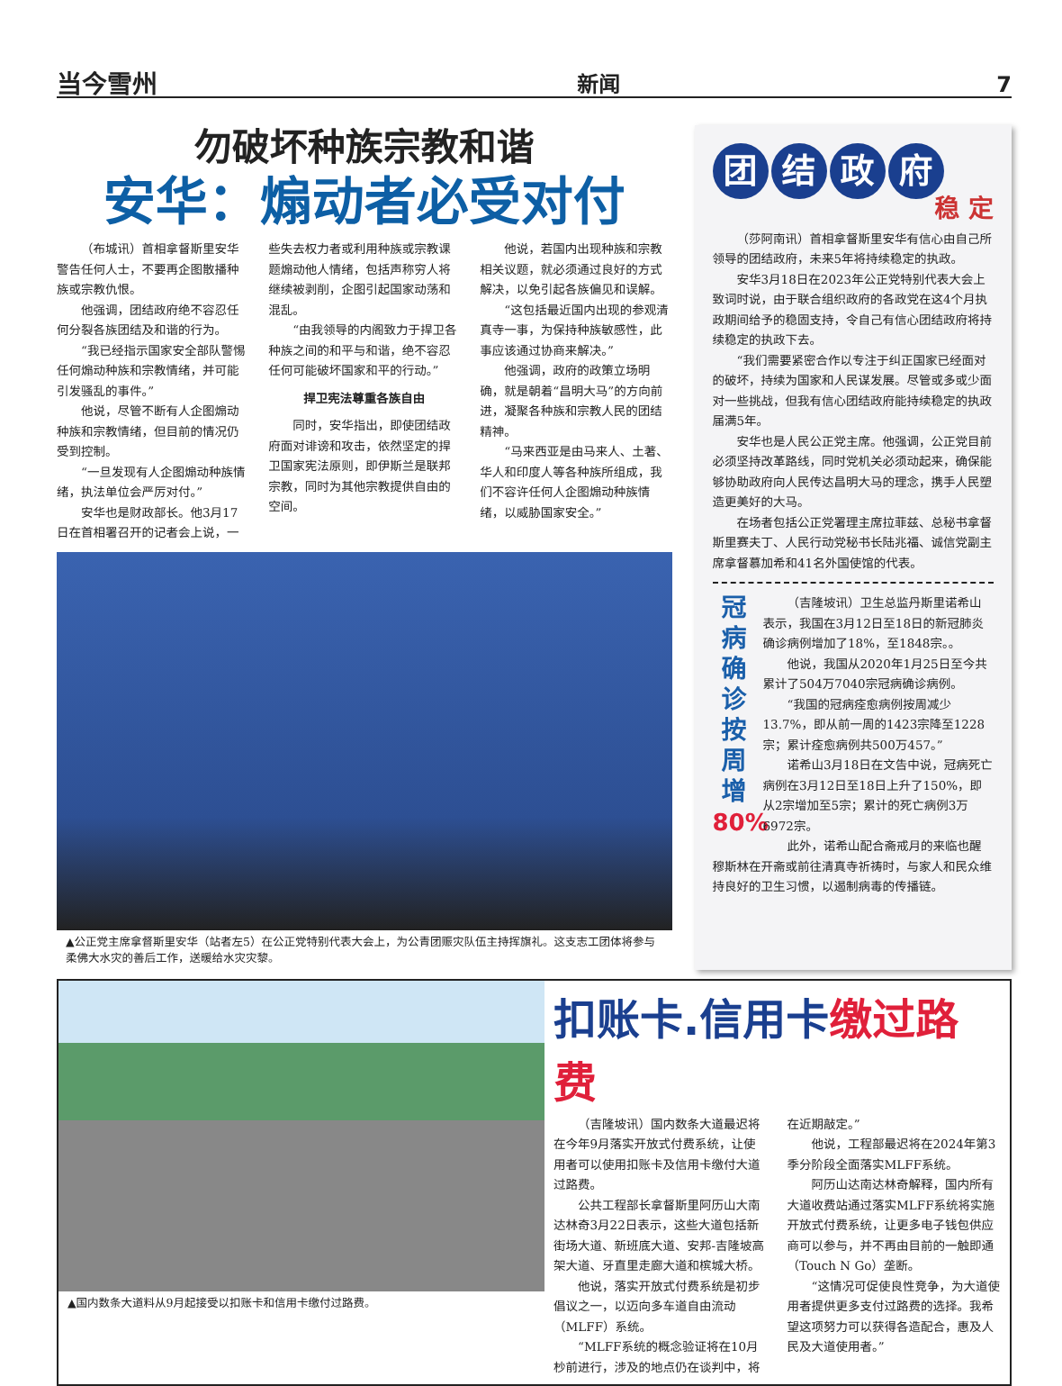当今雪州
新闻
7
勿破坏种族宗教和谐
安华：煽动者必受对付
（布城讯）首相拿督斯里安华警告任何人士，不要再企图散播种族或宗教仇恨。
他强调，团结政府绝不容忍任何分裂各族团结及和谐的行为。
“我已经指示国家安全部队警惕任何煽动种族和宗教情绪，并可能引发骚乱的事件。”
他说，尽管不断有人企图煽动种族和宗教情绪，但目前的情况仍受到控制。
“一旦发现有人企图煽动种族情绪，执法单位会严厉对付。”
安华也是财政部长。他3月17日在首相署召开的记者会上说，一些失去权力者或利用种族或宗教课题煽动他人情绪，包括声称穷人将继续被剥削，企图引起国家动荡和混乱。
“由我领导的内阁致力于捍卫各种族之间的和平与和谐，绝不容忍任何可能破坏国家和平的行动。”
捍卫宪法尊重各族自由
同时，安华指出，即使团结政府面对诽谤和攻击，依然坚定的捍卫国家宪法原则，即伊斯兰是联邦宗教，同时为其他宗教提供自由的空间。
他说，若国内出现种族和宗教相关议题，就必须通过良好的方式解决，以免引起各族偏见和误解。
“这包括最近国内出现的参观清真寺一事，为保持种族敏感性，此事应该通过协商来解决。”
他强调，政府的政策立场明确，就是朝着“昌明大马”的方向前进，凝聚各种族和宗教人民的团结精神。
“马来西亚是由马来人、土著、华人和印度人等各种族所组成，我们不容许任何人企图煽动种族情绪，以威胁国家安全。”
▲公正党主席拿督斯里安华（站者左5）在公正党特别代表大会上，为公青团赈灾队伍主持挥旗礼。这支志工团体将参与柔佛大水灾的善后工作，送暖给水灾灾黎。
团结政府
稳 定
（莎阿南讯）首相拿督斯里安华有信心由自己所领导的团结政府，未来5年将持续稳定的执政。
安华3月18日在2023年公正党特别代表大会上致词时说，由于联合组织政府的各政党在这4个月执政期间给予的稳固支持，令自己有信心团结政府将持续稳定的执政下去。
“我们需要紧密合作以专注于纠正国家已经面对的破坏，持续为国家和人民谋发展。尽管或多或少面对一些挑战，但我有信心团结政府能持续稳定的执政届满5年。
安华也是人民公正党主席。他强调，公正党目前必须坚持改革路线，同时党机关必须动起来，确保能够协助政府向人民传达昌明大马的理念，携手人民塑造更美好的大马。
在场者包括公正党署理主席拉菲兹、总秘书拿督斯里赛夫丁、人民行动党秘书长陆兆福、诚信党副主席拿督慕加希和41名外国使馆的代表。
冠病确诊按周增
80%
（吉隆坡讯）卫生总监丹斯里诺希山表示，我国在3月12日至18日的新冠肺炎确诊病例增加了18%，至1848宗。。
他说，我国从2020年1月25日至今共累计了504万7040宗冠病确诊病例。
“我国的冠病痊愈病例按周减少13.7%，即从前一周的1423宗降至1228宗；累计痊愈病例共500万457。”
诺希山3月18日在文告中说，冠病死亡病例在3月12日至18日上升了150%，即从2宗增加至5宗；累计的死亡病例3万6972宗。
此外，诺希山配合斋戒月的来临也醒穆斯林在开斋或前往清真寺祈祷时，与家人和民众维持良好的卫生习惯，以遏制病毒的传播链。
▲国内数条大道料从9月起接受以扣账卡和信用卡缴付过路费。
扣账卡.信用卡缴过路费
（吉隆坡讯）国内数条大道最迟将在今年9月落实开放式付费系统，让使用者可以使用扣账卡及信用卡缴付大道过路费。
公共工程部长拿督斯里阿历山大南达林奇3月22日表示，这些大道包括新街场大道、新班底大道、安邦-吉隆坡高架大道、牙直里走廊大道和槟城大桥。
他说，落实开放式付费系统是初步倡议之一，以迈向多车道自由流动（MLFF）系统。
“MLFF系统的概念验证将在10月杪前进行，涉及的地点仍在谈判中，将在近期敲定。”
他说，工程部最迟将在2024年第3季分阶段全面落实MLFF系统。
阿历山达南达林奇解释，国内所有大道收费站通过落实MLFF系统将实施开放式付费系统，让更多电子钱包供应商可以参与，并不再由目前的一触即通（Touch N Go）垄断。
“这情况可促使良性竞争，为大道使用者提供更多支付过路费的选择。我希望这项努力可以获得各造配合，惠及人民及大道使用者。”